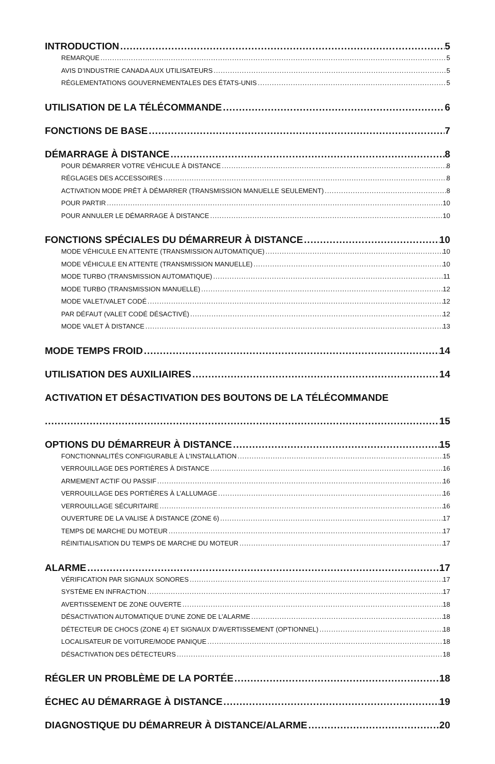INTRODUCTION 5
REMARQUE 5
AVIS D’INDUSTRIE CANADA AUX UTILISATEURS 5
RÉGLEMENTATIONS GOUVERNEMENTALES DES ÉTATS-UNIS 5
UTILISATION DE LA TÉLÉCOMMANDE 6
FONCTIONS DE BASE 7
DÉMARRAGE À DISTANCE 8
POUR DÉMARRER VOTRE VÉHICULE À DISTANCE 8
RÉGLAGES DES ACCESSOIRES 8
ACTIVATION MODE PRÊT À DÉMARRER (TRANSMISSION MANUELLE SEULEMENT) 8
POUR PARTIR 10
POUR ANNULER LE DÉMARRAGE À DISTANCE 10
FONCTIONS SPÉCIALES DU DÉMARREUR À DISTANCE 10
MODE VÉHICULE EN ATTENTE (TRANSMISSION AUTOMATIQUE) 10
MODE VÉHICULE EN ATTENTE (TRANSMISSION MANUELLE) 10
MODE TURBO (TRANSMISSION AUTOMATIQUE) 11
MODE TURBO (TRANSMISSION MANUELLE) 12
MODE VALET/VALET CODÉ 12
PAR DÉFAUT (VALET CODÉ DÉSACTIVÉ) 12
MODE VALET À DISTANCE 13
MODE TEMPS FROID 14
UTILISATION DES AUXILIAIRES 14
ACTIVATION ET DÉSACTIVATION DES BOUTONS DE LA TÉLÉCOMMANDE
15
OPTIONS DU DÉMARREUR À DISTANCE 15
FONCTIONNALITÉS CONFIGURABLE À L’INSTALLATION 15
VERROUILLAGE DES PORTIÈRES À DISTANCE 16
ARMEMENT ACTIF OU PASSIF 16
VERROUILLAGE DES PORTIÈRES À L’ALLUMAGE 16
VERROUILLAGE SÉCURITAIRE 16
OUVERTURE DE LA VALISE À DISTANCE (ZONE 6) 17
TEMPS DE MARCHE DU MOTEUR 17
RÉINITIALISATION DU TEMPS DE MARCHE DU MOTEUR 17
ALARME 17
VÉRIFICATION PAR SIGNAUX SONORES 17
SYSTÈME EN INFRACTION 17
AVERTISSEMENT DE ZONE OUVERTE 18
DÉSACTIVATION AUTOMATIQUE D’UNE ZONE DE L’ALARME 18
DÉTECTEUR DE CHOCS (ZONE 4) ET SIGNAUX D’AVERTISSEMENT (OPTIONNEL) 18
LOCALISATEUR DE VOITURE/MODE PANIQUE 18
DÉSACTIVATION DES DÉTECTEURS 18
RÉGLER UN PROBLÈME DE LA PORTÉE 18
ÉCHEC AU DÉMARRAGE À DISTANCE 19
DIAGNOSTIQUE DU DÉMARREUR À DISTANCE/ALARME 20